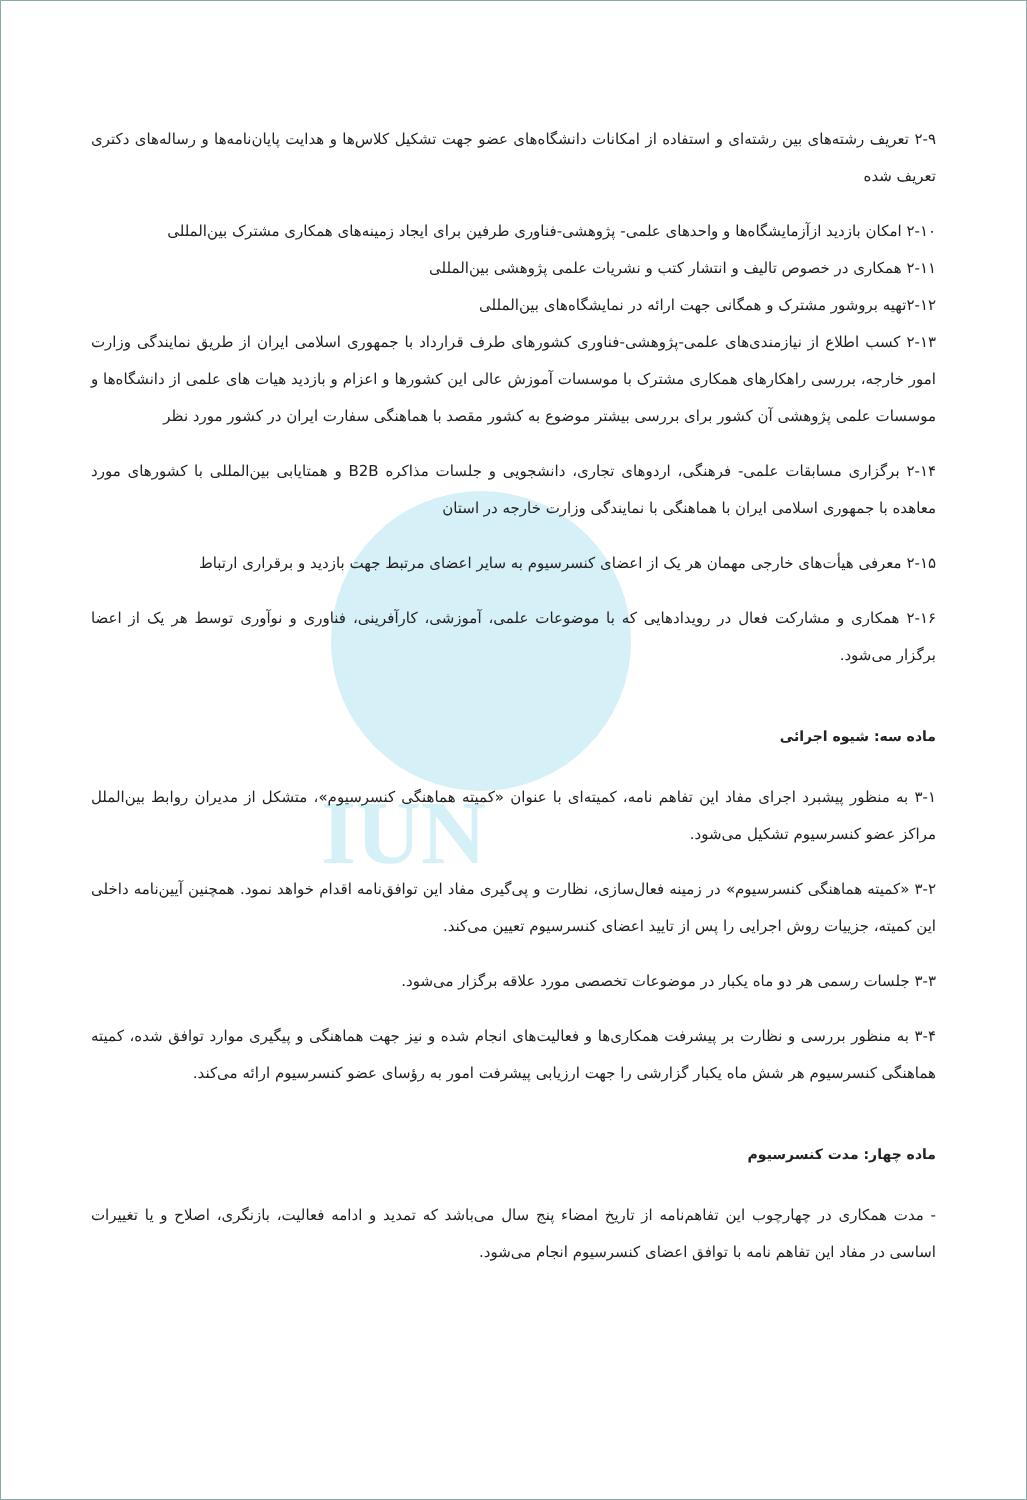IUN
۲-۹ تعریف رشته‌های بین رشته‌ای و استفاده از امکانات دانشگاه‌های عضو جهت تشکیل کلاس‌ها و هدایت پایان‌نامه‌ها و رساله‌های دکتری تعریف شده
۲-۱۰ امکان بازدید ازآزمایشگاه‌ها و واحدهای علمی- پژوهشی-فناوری طرفین برای ایجاد زمینه‌های همکاری مشترک بین‌المللی
۲-۱۱ همکاری در خصوص تالیف و انتشار کتب و نشریات علمی پژوهشی بین‌المللی
۲-۱۲تهیه بروشور مشترک و همگانی جهت ارائه در نمایشگاه‌های بین‌المللی
۲-۱۳ کسب اطلاع از نیازمندی‌های علمی-پژوهشی-فناوری کشورهای طرف قرارداد با جمهوری اسلامی ایران از طریق نمایندگی وزارت امور خارجه، بررسی راهکارهای همکاری مشترک با موسسات آموزش عالی این کشورها و اعزام و بازدید هیات های علمی از دانشگاه‌ها و موسسات علمی پژوهشی آن کشور برای بررسی بیشتر موضوع به کشور مقصد با هماهنگی سفارت ایران در کشور مورد نظر
۲-۱۴ برگزاری مسابقات علمی- فرهنگی، اردوهای تجاری، دانشجویی و جلسات مذاکره B2B و همتایابی بین‌المللی با کشورهای مورد معاهده با جمهوری اسلامی ایران با هماهنگی با نمایندگی وزارت خارجه در استان
۲-۱۵ معرفی هیأت‌های خارجی مهمان هر یک از اعضای کنسرسیوم به سایر اعضای مرتبط جهت بازدید و برقراری ارتباط
۲-۱۶ همکاری و مشارکت فعال در رویدادهایی که با موضوعات علمی، آموزشی، کارآفرینی، فناوری و نوآوری توسط هر یک از اعضا برگزار می‌شود.
ماده سه: شیوه اجرائی
۳-۱ به منظور پیشبرد اجرای مفاد این تفاهم نامه، کمیته‌ای با عنوان «کمیته هماهنگی کنسرسیوم»، متشکل از مدیران روابط بین‌الملل مراکز عضو کنسرسیوم تشکیل می‌شود.
۳-۲ «کمیته هماهنگی کنسرسیوم» در زمینه فعال‌سازی، نظارت و پی‌گیری مفاد این توافق‌نامه اقدام خواهد نمود. همچنین آیین‌نامه داخلی این کمیته، جزییات روش اجرایی را پس از تایید اعضای کنسرسیوم تعیین می‌کند.
۳-۳ جلسات رسمی هر دو ماه یکبار در موضوعات تخصصی مورد علاقه برگزار می‌شود.
۳-۴ به منظور بررسی و نظارت بر پیشرفت همکاری‌ها و فعالیت‌های انجام شده و نیز جهت هماهنگی و پیگیری موارد توافق شده، کمیته هماهنگی کنسرسیوم هر شش ماه یکبار گزارشی را جهت ارزیابی پیشرفت امور به رؤسای عضو کنسرسیوم ارائه می‌کند.
ماده چهار: مدت کنسرسیوم
- مدت همکاری در چهارچوب این تفاهم‌نامه از تاریخ امضاء پنج سال می‌باشد که تمدید و ادامه فعالیت، بازنگری، اصلاح و یا تغییرات اساسی در مفاد این تفاهم نامه با توافق اعضای کنسرسیوم انجام می‌شود.